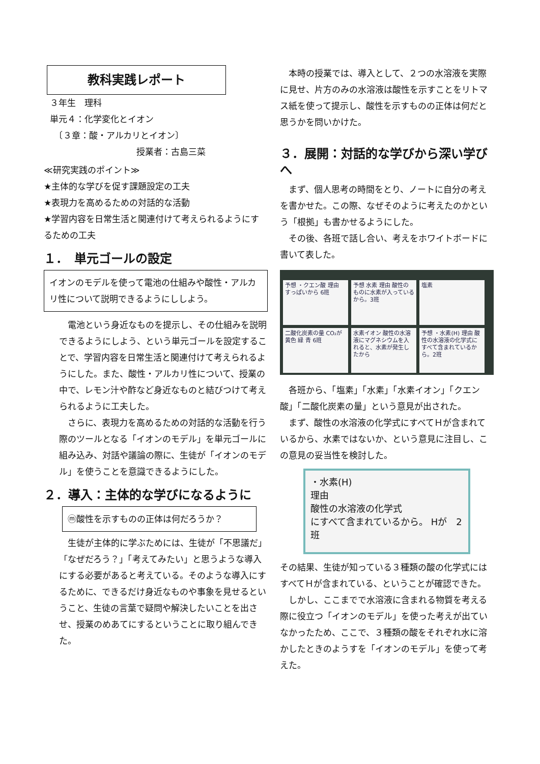教科実践レポート
３年生　理科
単元４：化学変化とイオン
　〔３章：酸・アルカリとイオン〕
授業者：古島三菜
≪研究実践のポイント≫
★主体的な学びを促す課題設定の工夫
★表現力を高めるための対話的な活動
★学習内容を日常生活と関連付けて考えられるようにするための工夫
１．　単元ゴールの設定
イオンのモデルを使って電池の仕組みや酸性・アルカリ性について説明できるようにししよう。
電池という身近なものを提示し、その仕組みを説明できるようにしよう、という単元ゴールを設定することで、学習内容を日常生活と関連付けて考えられるようにした。また、酸性・アルカリ性について、授業の中で、レモン汁や酢など身近なものと結びつけて考えられるように工夫した。
さらに、表現力を高めるための対話的な活動を行う際のツールとなる「イオンのモデル」を単元ゴールに組み込み、対話や議論の際に、生徒が「イオンのモデル」を使うことを意識できるようにした。
２．導入：主体的な学びになるように
ⓜ酸性を示すものの正体は何だろうか？
生徒が主体的に学ぶためには、生徒が「不思議だ」「なぜだろう？」「考えてみたい」と思うような導入にする必要があると考えている。そのような導入にするために、できるだけ身近なものや事象を見せるということ、生徒の言葉で疑問や解決したいことを出させ、授業のめあてにするということに取り組んできた。
本時の授業では、導入として、２つの水溶液を実際に見せ、片方のみの水溶液は酸性を示すことをリトマス紙を使って提示し、酸性を示すものの正体は何だと思うかを問いかけた。
３．展開：対話的な学びから深い学びへ
まず、個人思考の時間をとり、ノートに自分の考えを書かせた。この際、なぜそのように考えたのかという「根拠」も書かせるようにした。
その後、各班で話し合い、考えをホワイトボードに書いて表した。
予想 ・クエン酸 理由 すっぱいから 6班
予想 水素 理由 酸性のものに水素が入っているから。3班
塩素
二酸化炭素の量 CO₂が 黄色 緑 青 6班
水素イオン 酸性の水溶液にマグネシウムを入れると、水素が発生したから
予想 ・水素(H) 理由 酸性の水溶液の化学式にすべて含まれているから。2班
各班から、「塩素」「水素」「水素イオン」「クエン酸」「二酸化炭素の量」という意見が出された。
まず、酸性の水溶液の化学式にすべてＨが含まれているから、水素ではないか、という意見に注目し、この意見の妥当性を検討した。
・水素(H)
理由
酸性の水溶液の化学式
にすべて含まれているから。 Hが　2班
その結果、生徒が知っている３種類の酸の化学式にはすべてＨが含まれている、ということが確認できた。
しかし、ここまでで水溶液に含まれる物質を考える際に役立つ「イオンのモデル」を使った考えが出ていなかったため、ここで、３種類の酸をそれぞれ水に溶かしたときのようすを「イオンのモデル」を使って考えた。